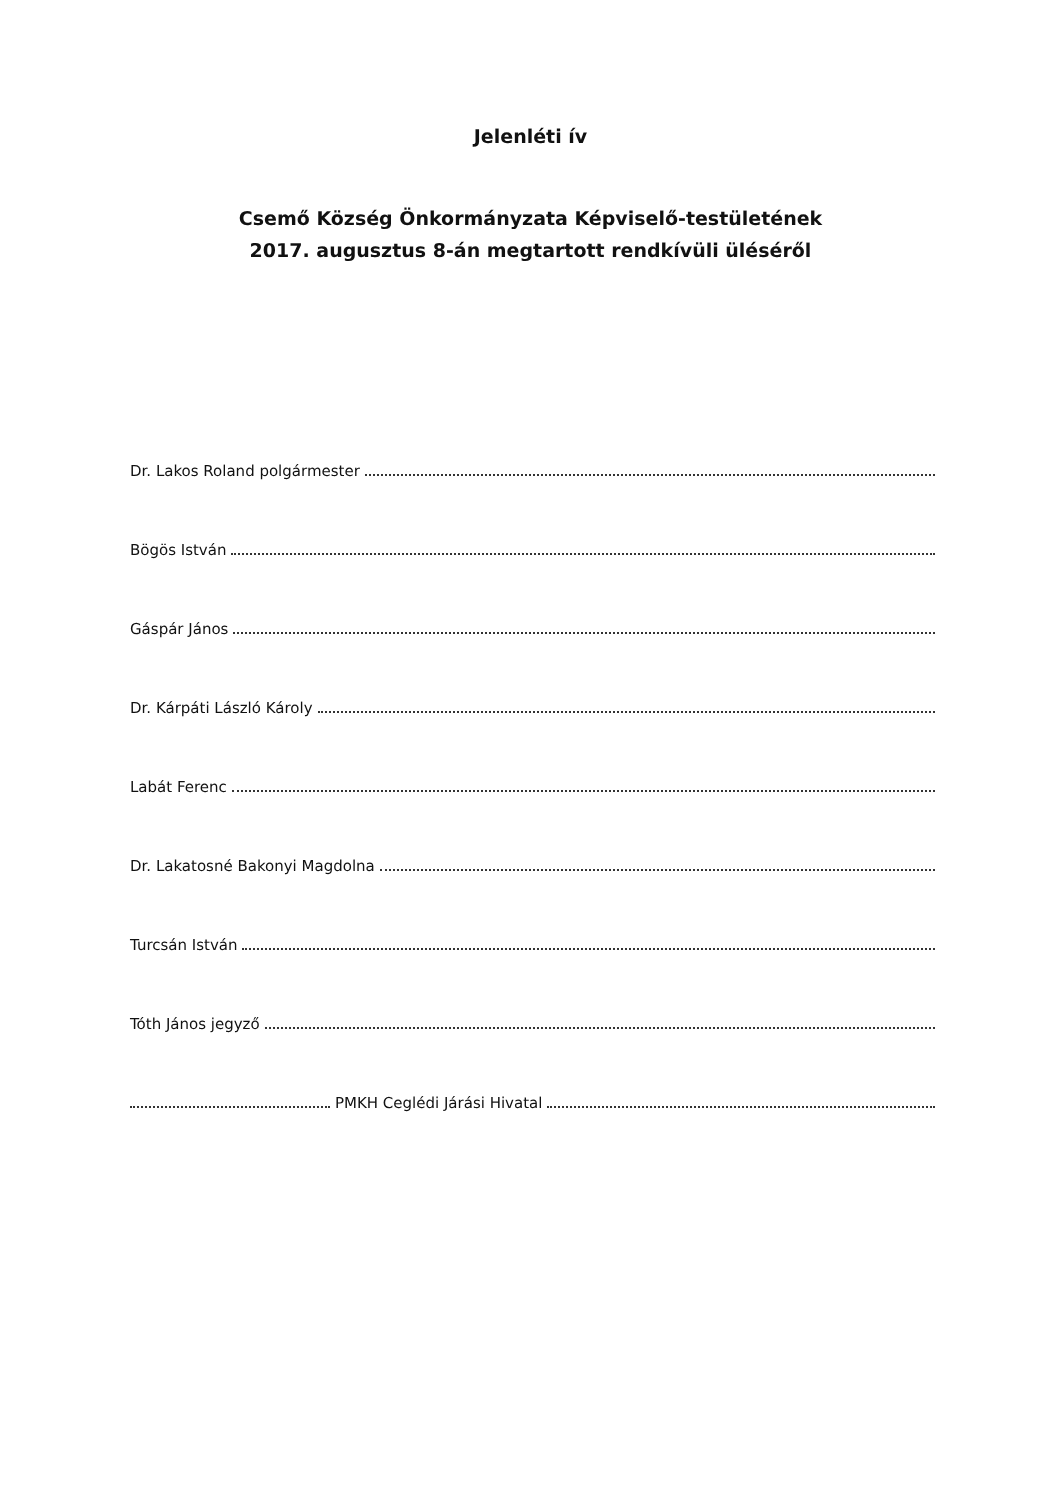Jelenléti ív
Csemő Község Önkormányzata Képviselő-testületének
2017. augusztus 8-án megtartott rendkívüli üléséről
Dr. Lakos Roland polgármester
Bögös István
Gáspár János
Dr. Kárpáti László Károly
Labát Ferenc
Dr. Lakatosné Bakonyi Magdolna
Turcsán István
Tóth János jegyző
PMKH Ceglédi Járási Hivatal